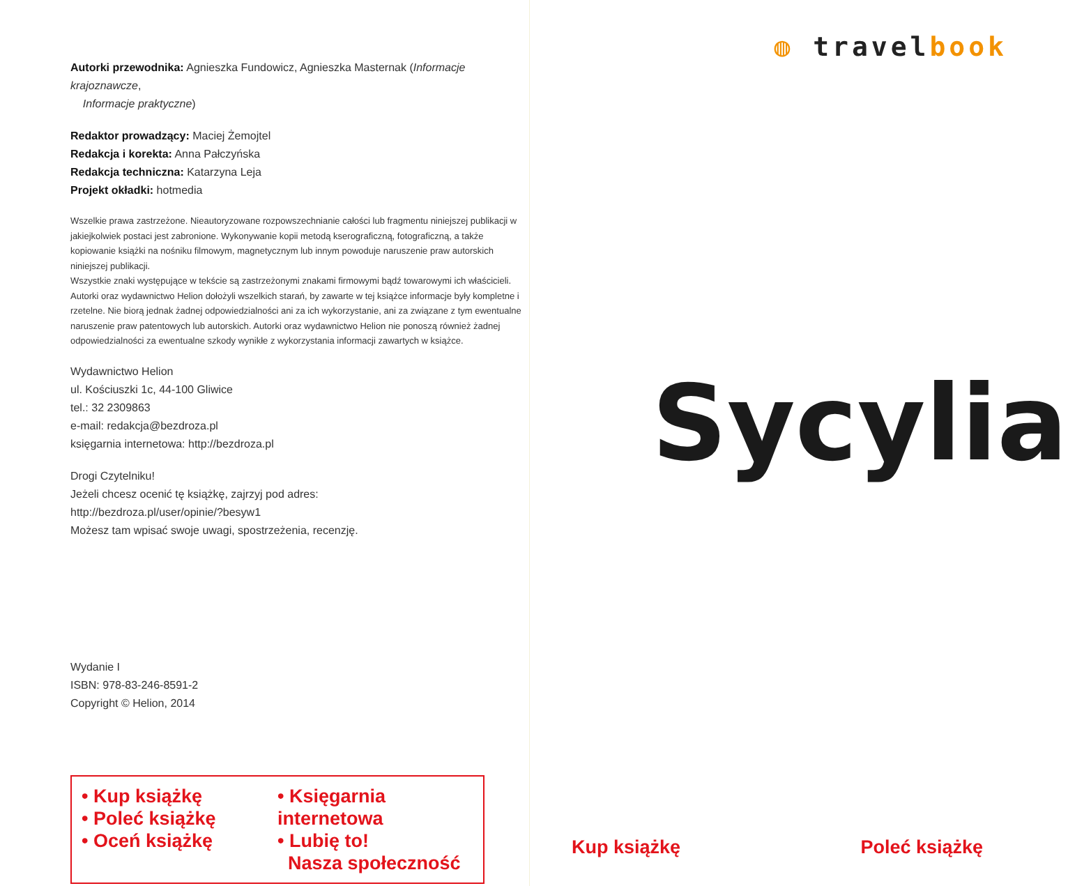Autorki przewodnika: Agnieszka Fundowicz, Agnieszka Masternak (Informacje krajoznawcze,
Informacje praktyczne)
Redaktor prowadzący: Maciej Żemojtel
Redakcja i korekta: Anna Pałczyńska
Redakcja techniczna: Katarzyna Leja
Projekt okładki: hotmedia
Wszelkie prawa zastrzeżone. Nieautoryzowane rozpowszechnianie całości lub fragmentu niniejszej publikacji w jakiejkolwiek postaci jest zabronione. Wykonywanie kopii metodą kserograficzną, fotograficzną, a także kopiowanie książki na nośniku filmowym, magnetycznym lub innym powoduje naruszenie praw autorskich niniejszej publikacji.
Wszystkie znaki występujące w tekście są zastrzeżonymi znakami firmowymi bądź towarowymi ich właścicieli.
Autorki oraz wydawnictwo Helion dołożyli wszelkich starań, by zawarte w tej książce informacje były kompletne i rzetelne. Nie biorą jednak żadnej odpowiedzialności ani za ich wykorzystanie, ani za związane z tym ewentualne naruszenie praw patentowych lub autorskich. Autorki oraz wydawnictwo Helion nie ponoszą również żadnej odpowiedzialności za ewentualne szkody wynikłe z wykorzystania informacji zawartych w książce.
Wydawnictwo Helion
ul. Kościuszki 1c, 44-100 Gliwice
tel.: 32 2309863
e-mail: redakcja@bezdroza.pl
księgarnia internetowa: http://bezdroza.pl
Drogi Czytelniku!
Jeżeli chcesz ocenić tę książkę, zajrzyj pod adres:
http://bezdroza.pl/user/opinie/?besyw1
Możesz tam wpisać swoje uwagi, spostrzeżenia, recenzję.
Wydanie I
ISBN: 978-83-246-8591-2
Copyright © Helion, 2014
• Kup książkę
• Poleć książkę
• Oceń książkę
• Księgarnia internetowa
• Lubię to!
Nasza społeczność
◍ travel book
Sycylia
Kup książkę Poleć książkę